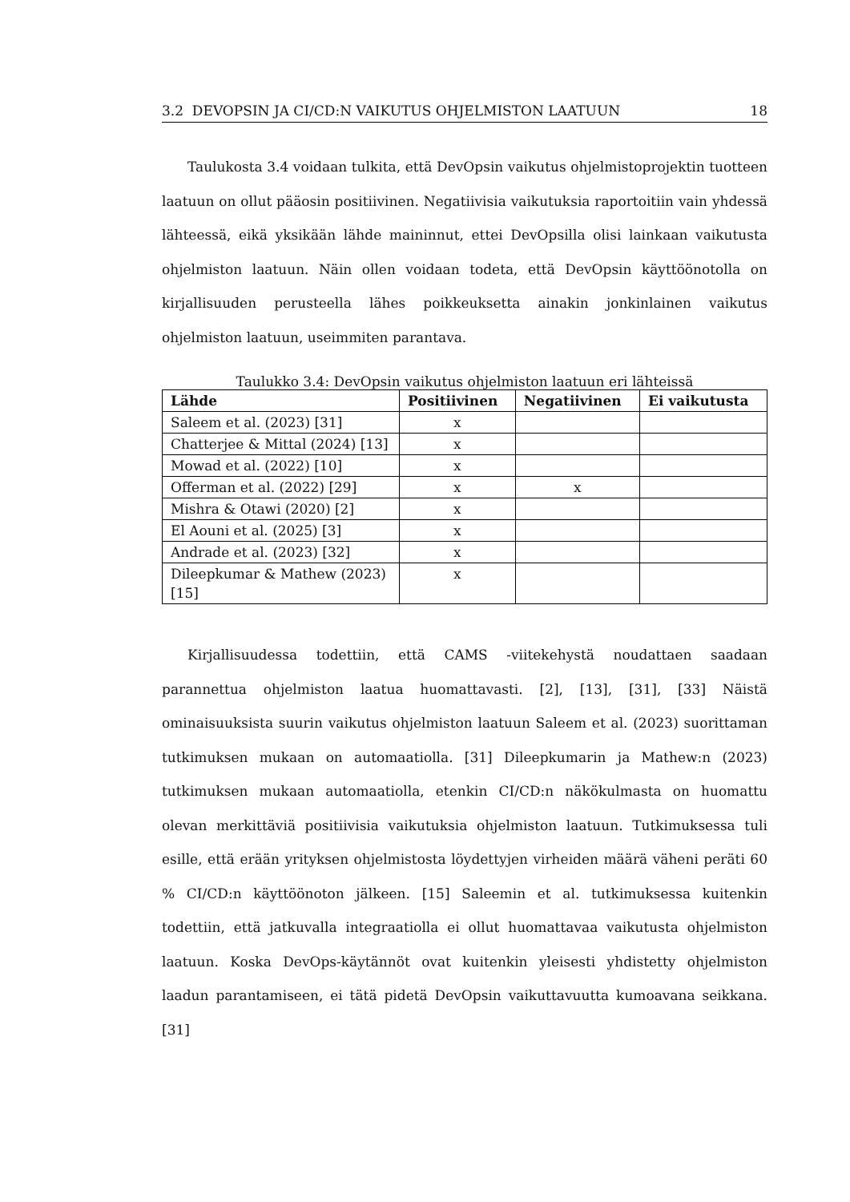3.2 DEVOPSIN JA CI/CD:N VAIKUTUS OHJELMISTON LAATUUN 18
Taulukosta 3.4 voidaan tulkita, että DevOpsin vaikutus ohjelmistoprojektin tuotteen laatuun on ollut pääosin positiivinen. Negatiivisia vaikutuksia raportoitiin vain yhdessä lähteessä, eikä yksikään lähde maininnut, ettei DevOpsilla olisi lainkaan vaikutusta ohjelmiston laatuun. Näin ollen voidaan todeta, että DevOpsin käyttöönotolla on kirjallisuuden perusteella lähes poikkeuksetta ainakin jonkinlainen vaikutus ohjelmiston laatuun, useimmiten parantava.
Taulukko 3.4: DevOpsin vaikutus ohjelmiston laatuun eri lähteissä
| Lähde | Positiivinen | Negatiivinen | Ei vaikutusta |
| --- | --- | --- | --- |
| Saleem et al. (2023) [31] | x | | |
| Chatterjee & Mittal (2024) [13] | x | | |
| Mowad et al. (2022) [10] | x | | |
| Offerman et al. (2022) [29] | x | x | |
| Mishra & Otawi (2020) [2] | x | | |
| El Aouni et al. (2025) [3] | x | | |
| Andrade et al. (2023) [32] | x | | |
| Dileepkumar & Mathew (2023) [15] | x | | |
Kirjallisuudessa todettiin, että CAMS -viitekehystä noudattaen saadaan parannettua ohjelmiston laatua huomattavasti. [2], [13], [31], [33] Näistä ominaisuuksista suurin vaikutus ohjelmiston laatuun Saleem et al. (2023) suorittaman tutkimuksen mukaan on automaatiolla. [31] Dileepkumarin ja Mathew:n (2023) tutkimuksen mukaan automaatiolla, etenkin CI/CD:n näkökulmasta on huomattu olevan merkittäviä positiivisia vaikutuksia ohjelmiston laatuun. Tutkimuksessa tuli esille, että erään yrityksen ohjelmistosta löydettyjen virheiden määrä väheni peräti 60 % CI/CD:n käyttöönoton jälkeen. [15] Saleemin et al. tutkimuksessa kuitenkin todettiin, että jatkuvalla integraatiolla ei ollut huomattavaa vaikutusta ohjelmiston laatuun. Koska DevOps-käytännöt ovat kuitenkin yleisesti yhdistetty ohjelmiston laadun parantamiseen, ei tätä pidetä DevOpsin vaikuttavuutta kumoavana seikkana. [31]